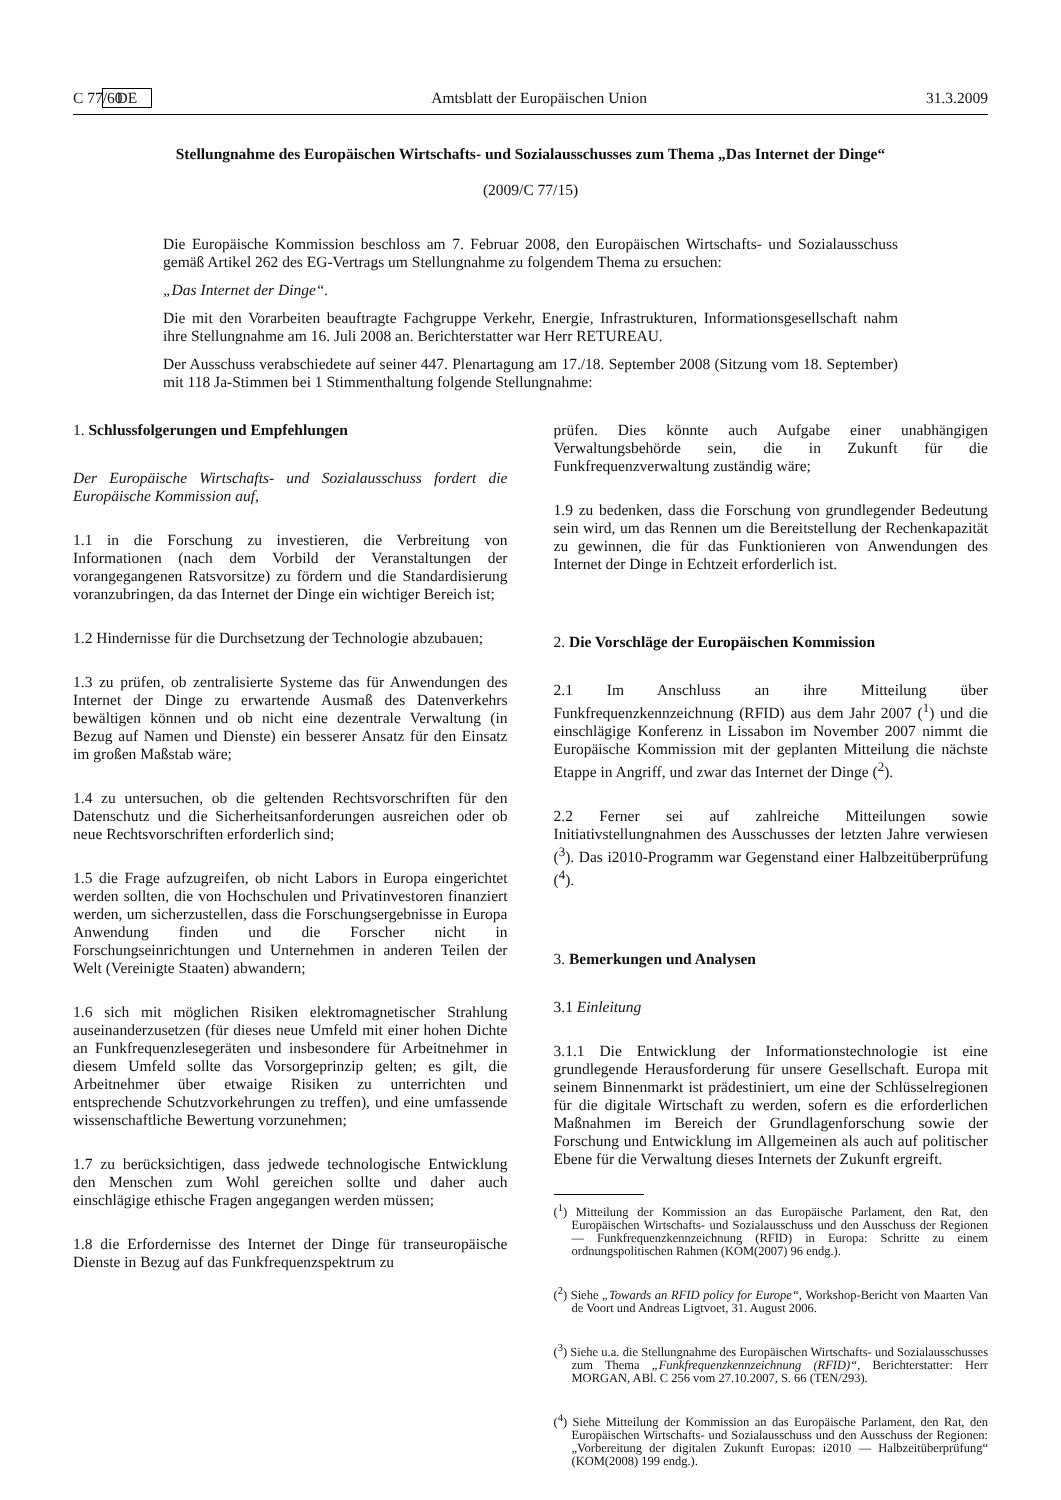C 77/60 DE Amtsblatt der Europäischen Union 31.3.2009
Stellungnahme des Europäischen Wirtschafts- und Sozialausschusses zum Thema „Das Internet der Dinge“
(2009/C 77/15)
Die Europäische Kommission beschloss am 7. Februar 2008, den Europäischen Wirtschafts- und Sozialausschuss gemäß Artikel 262 des EG-Vertrags um Stellungnahme zu folgendem Thema zu ersuchen:
„Das Internet der Dinge“.
Die mit den Vorarbeiten beauftragte Fachgruppe Verkehr, Energie, Infrastrukturen, Informationsgesellschaft nahm ihre Stellungnahme am 16. Juli 2008 an. Berichterstatter war Herr RETUREAU.
Der Ausschuss verabschiedete auf seiner 447. Plenartagung am 17./18. September 2008 (Sitzung vom 18. September) mit 118 Ja-Stimmen bei 1 Stimmenthaltung folgende Stellungnahme:
1. Schlussfolgerungen und Empfehlungen
Der Europäische Wirtschafts- und Sozialausschuss fordert die Europäische Kommission auf,
1.1 in die Forschung zu investieren, die Verbreitung von Informationen (nach dem Vorbild der Veranstaltungen der vorangegangenen Ratsvorsitze) zu fördern und die Standardisierung voranzubringen, da das Internet der Dinge ein wichtiger Bereich ist;
1.2 Hindernisse für die Durchsetzung der Technologie abzubauen;
1.3 zu prüfen, ob zentralisierte Systeme das für Anwendungen des Internet der Dinge zu erwartende Ausmaß des Datenverkehrs bewältigen können und ob nicht eine dezentrale Verwaltung (in Bezug auf Namen und Dienste) ein besserer Ansatz für den Einsatz im großen Maßstab wäre;
1.4 zu untersuchen, ob die geltenden Rechtsvorschriften für den Datenschutz und die Sicherheitsanforderungen ausreichen oder ob neue Rechtsvorschriften erforderlich sind;
1.5 die Frage aufzugreifen, ob nicht Labors in Europa eingerichtet werden sollten, die von Hochschulen und Privatinvestoren finanziert werden, um sicherzustellen, dass die Forschungsergebnisse in Europa Anwendung finden und die Forscher nicht in Forschungseinrichtungen und Unternehmen in anderen Teilen der Welt (Vereinigte Staaten) abwandern;
1.6 sich mit möglichen Risiken elektromagnetischer Strahlung auseinanderzusetzen (für dieses neue Umfeld mit einer hohen Dichte an Funkfrequenzlesegeräten und insbesondere für Arbeitnehmer in diesem Umfeld sollte das Vorsorgeprinzip gelten; es gilt, die Arbeitnehmer über etwaige Risiken zu unterrichten und entsprechende Schutzvorkehrungen zu treffen), und eine umfassende wissenschaftliche Bewertung vorzunehmen;
1.7 zu berücksichtigen, dass jedwede technologische Entwicklung den Menschen zum Wohl gereichen sollte und daher auch einschlägige ethische Fragen angegangen werden müssen;
1.8 die Erfordernisse des Internet der Dinge für transeuropäische Dienste in Bezug auf das Funkfrequenzspektrum zu
prüfen. Dies könnte auch Aufgabe einer unabhängigen Verwaltungsbehörde sein, die in Zukunft für die Funkfrequenzverwaltung zuständig wäre;
1.9 zu bedenken, dass die Forschung von grundlegender Bedeutung sein wird, um das Rennen um die Bereitstellung der Rechenkapazität zu gewinnen, die für das Funktionieren von Anwendungen des Internet der Dinge in Echtzeit erforderlich ist.
2. Die Vorschläge der Europäischen Kommission
2.1 Im Anschluss an ihre Mitteilung über Funkfrequenzkennzeichnung (RFID) aus dem Jahr 2007 (<sup>1</sup>) und die einschlägige Konferenz in Lissabon im November 2007 nimmt die Europäische Kommission mit der geplanten Mitteilung die nächste Etappe in Angriff, und zwar das Internet der Dinge (<sup>2</sup>).
2.2 Ferner sei auf zahlreiche Mitteilungen sowie Initiativstellungnahmen des Ausschusses der letzten Jahre verwiesen (<sup>3</sup>). Das i2010-Programm war Gegenstand einer Halbzeitüberprüfung (<sup>4</sup>).
3. Bemerkungen und Analysen
3.1 Einleitung
3.1.1 Die Entwicklung der Informationstechnologie ist eine grundlegende Herausforderung für unsere Gesellschaft. Europa mit seinem Binnenmarkt ist prädestiniert, um eine der Schlüsselregionen für die digitale Wirtschaft zu werden, sofern es die erforderlichen Maßnahmen im Bereich der Grundlagenforschung sowie der Forschung und Entwicklung im Allgemeinen als auch auf politischer Ebene für die Verwaltung dieses Internets der Zukunft ergreift.
(<sup>1</sup>) Mitteilung der Kommission an das Europäische Parlament, den Rat, den Europäischen Wirtschafts- und Sozialausschuss und den Ausschuss der Regionen — Funkfrequenzkennzeichnung (RFID) in Europa: Schritte zu einem ordnungspolitischen Rahmen (KOM(2007) 96 endg.).
(<sup>2</sup>) Siehe „Towards an RFID policy for Europe“, Workshop-Bericht von Maarten Van de Voort und Andreas Ligtvoet, 31. August 2006.
(<sup>3</sup>) Siehe u.a. die Stellungnahme des Europäischen Wirtschafts- und Sozialausschusses zum Thema „Funkfrequenzkennzeichnung (RFID)“, Berichterstatter: Herr MORGAN, ABl. C 256 vom 27.10.2007, S. 66 (TEN/293).
(<sup>4</sup>) Siehe Mitteilung der Kommission an das Europäische Parlament, den Rat, den Europäischen Wirtschafts- und Sozialausschuss und den Ausschuss der Regionen: „Vorbereitung der digitalen Zukunft Europas: i2010 — Halbzeitüberprüfung“ (KOM(2008) 199 endg.).